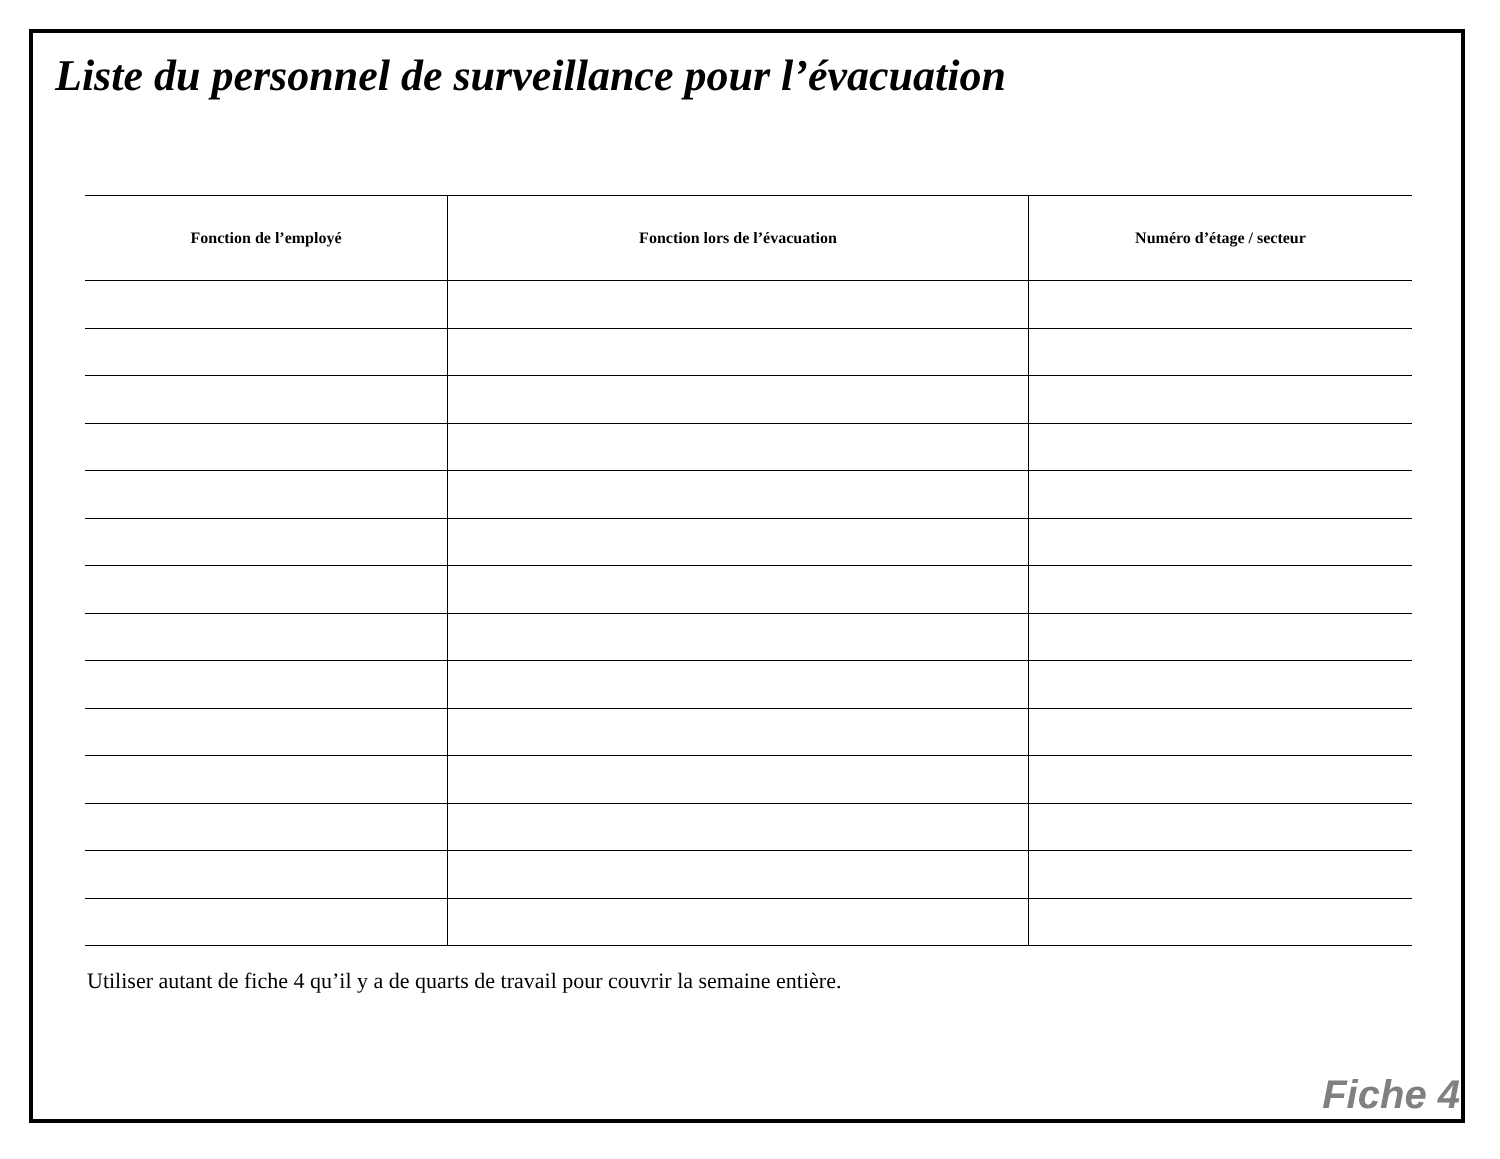Liste du personnel de surveillance pour l’évacuation
| Fonction de l’employé | Fonction lors de l’évacuation | Numéro d’étage / secteur |
| --- | --- | --- |
Utiliser autant de fiche 4 qu’il y a de quarts de travail pour couvrir la semaine entière.
Fiche 4